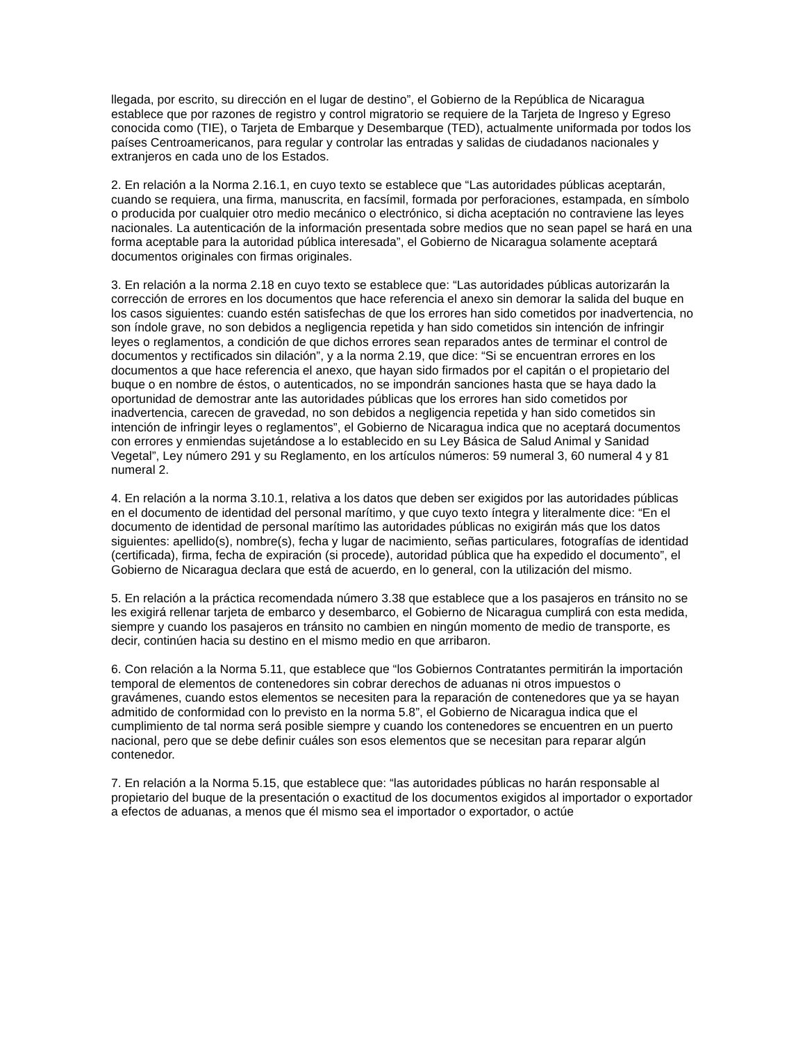llegada, por escrito, su dirección en el lugar de destino”, el Gobierno de la República de Nicaragua establece que por razones de registro y control migratorio se requiere de la Tarjeta de Ingreso y Egreso conocida como (TIE), o Tarjeta de Embarque y Desembarque (TED), actualmente uniformada por todos los países Centroamericanos, para regular y controlar las entradas y salidas de ciudadanos nacionales y extranjeros en cada uno de los Estados.
2. En relación a la Norma 2.16.1, en cuyo texto se establece que “Las autoridades públicas aceptarán, cuando se requiera, una firma, manuscrita, en facsímil, formada por perforaciones, estampada, en símbolo o producida por cualquier otro medio mecánico o electrónico, si dicha aceptación no contraviene las leyes nacionales. La autenticación de la información presentada sobre medios que no sean papel se hará en una forma aceptable para la autoridad pública interesada”, el Gobierno de Nicaragua solamente aceptará documentos originales con firmas originales.
3. En relación a la norma 2.18 en cuyo texto se establece que: “Las autoridades públicas autorizarán la corrección de errores en los documentos que hace referencia el anexo sin demorar la salida del buque en los casos siguientes: cuando estén satisfechas de que los errores han sido cometidos por inadvertencia, no son índole grave, no son debidos a negligencia repetida y han sido cometidos sin intención de infringir leyes o reglamentos, a condición de que dichos errores sean reparados antes de terminar el control de documentos y rectificados sin dilación”, y a la norma 2.19, que dice: “Si se encuentran errores en los documentos a que hace referencia el anexo, que hayan sido firmados por el capitán o el propietario del buque o en nombre de éstos, o autenticados, no se impondrán sanciones hasta que se haya dado la oportunidad de demostrar ante las autoridades públicas que los errores han sido cometidos por inadvertencia, carecen de gravedad, no son debidos a negligencia repetida y han sido cometidos sin intención de infringir leyes o reglamentos”, el Gobierno de Nicaragua indica que no aceptará documentos con errores y enmiendas sujetándose a lo establecido en su Ley Básica de Salud Animal y Sanidad Vegetal”, Ley número 291 y su Reglamento, en los artículos números: 59 numeral 3, 60 numeral 4 y 81 numeral 2.
4. En relación a la norma 3.10.1, relativa a los datos que deben ser exigidos por las autoridades públicas en el documento de identidad del personal marítimo, y que cuyo texto íntegra y literalmente dice: “En el documento de identidad de personal marítimo las autoridades públicas no exigirán más que los datos siguientes: apellido(s), nombre(s), fecha y lugar de nacimiento, señas particulares, fotografías de identidad (certificada), firma, fecha de expiración (si procede), autoridad pública que ha expedido el documento”, el Gobierno de Nicaragua declara que está de acuerdo, en lo general, con la utilización del mismo.
5. En relación a la práctica recomendada número 3.38 que establece que a los pasajeros en tránsito no se les exigirá rellenar tarjeta de embarco y desembarco, el Gobierno de Nicaragua cumplirá con esta medida, siempre y cuando los pasajeros en tránsito no cambien en ningún momento de medio de transporte, es decir, continúen hacia su destino en el mismo medio en que arribaron.
6. Con relación a la Norma 5.11, que establece que “los Gobiernos Contratantes permitirán la importación temporal de elementos de contenedores sin cobrar derechos de aduanas ni otros impuestos o gravámenes, cuando estos elementos se necesiten para la reparación de contenedores que ya se hayan admitido de conformidad con lo previsto en la norma 5.8”, el Gobierno de Nicaragua indica que el cumplimiento de tal norma será posible siempre y cuando los contenedores se encuentren en un puerto nacional, pero que se debe definir cuáles son esos elementos que se necesitan para reparar algún contenedor.
7. En relación a la Norma 5.15, que establece que: “las autoridades públicas no harán responsable al propietario del buque de la presentación o exactitud de los documentos exigidos al importador o exportador a efectos de aduanas, a menos que él mismo sea el importador o exportador, o actúe